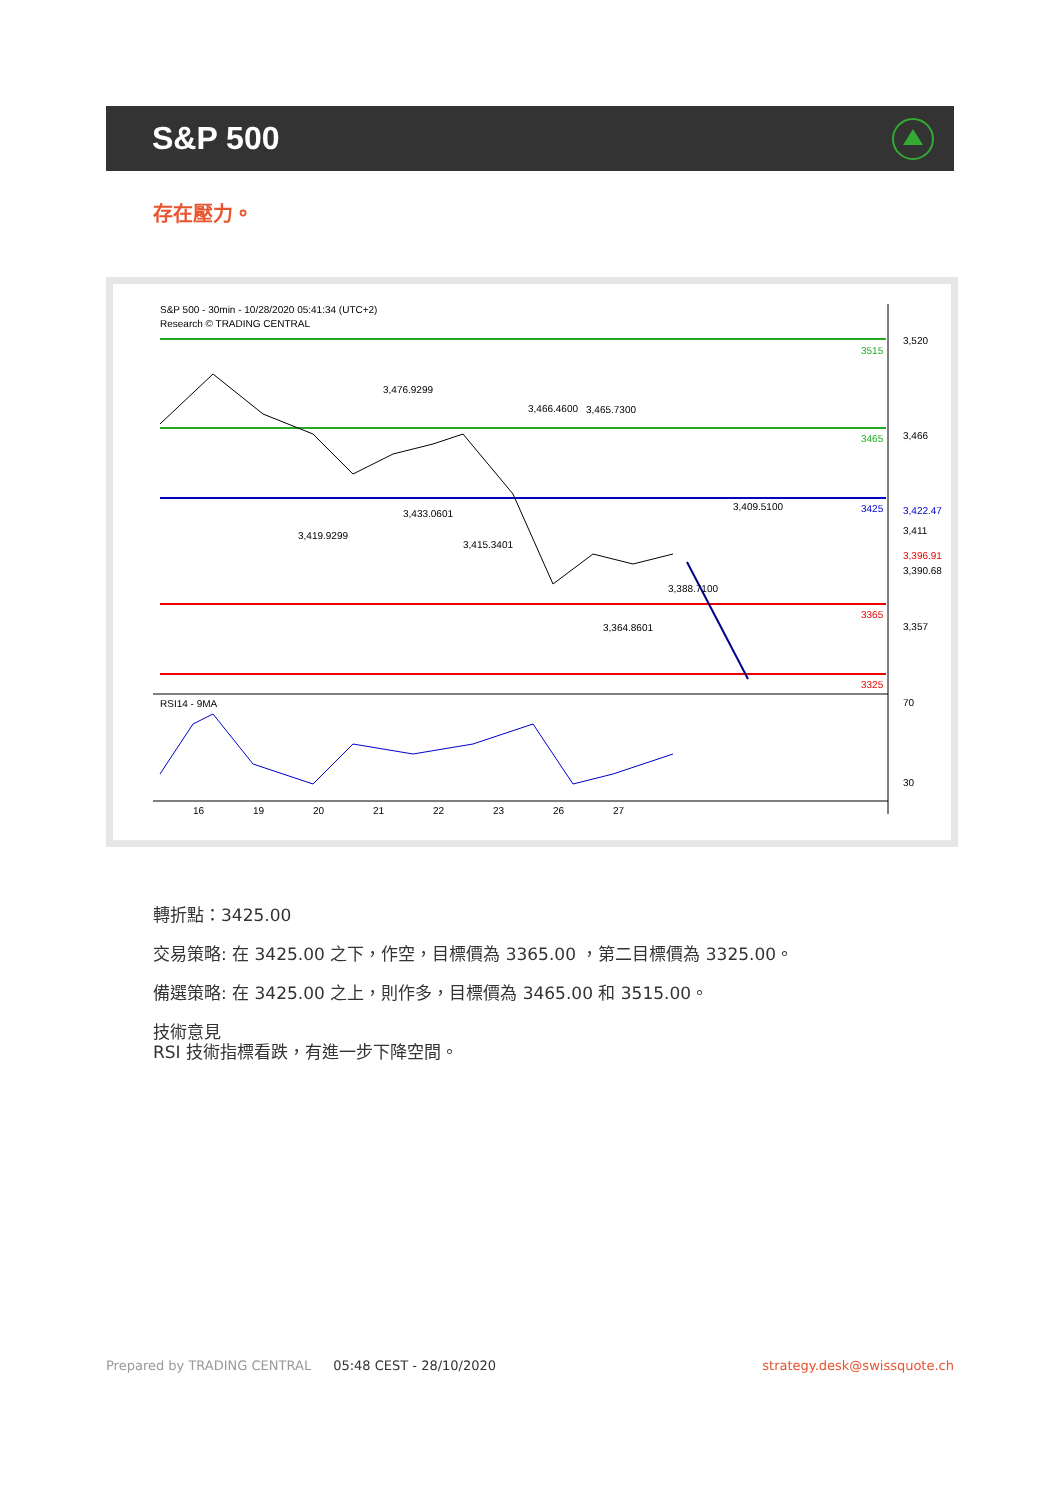S&P 500
存在壓力。
S&P 500 - 30min - 10/28/2020 05:41:34 (UTC+2)
Research © TRADING CENTRAL
3515
3465
3425
3365
3325
3,520
3,466
3,411
3,357
70
30
3,422.47
3,396.91
3,390.68
3,476.9299
3,466.4600
3,465.7300
3,433.0601
3,409.5100
3,419.9299
3,415.3401
3,388.7100
3,364.8601
RSI14 - 9MA
16
19
20
21
22
23
26
27
轉折點：3425.00
交易策略: 在 3425.00 之下，作空，目標價為 3365.00 ，第二目標價為 3325.00。
備選策略: 在 3425.00 之上，則作多，目標價為 3465.00 和 3515.00。
技術意見
RSI 技術指標看跌，有進一步下降空間。
Prepared by TRADING CENTRAL 05:48 CEST - 28/10/2020 strategy.desk@swissquote.ch